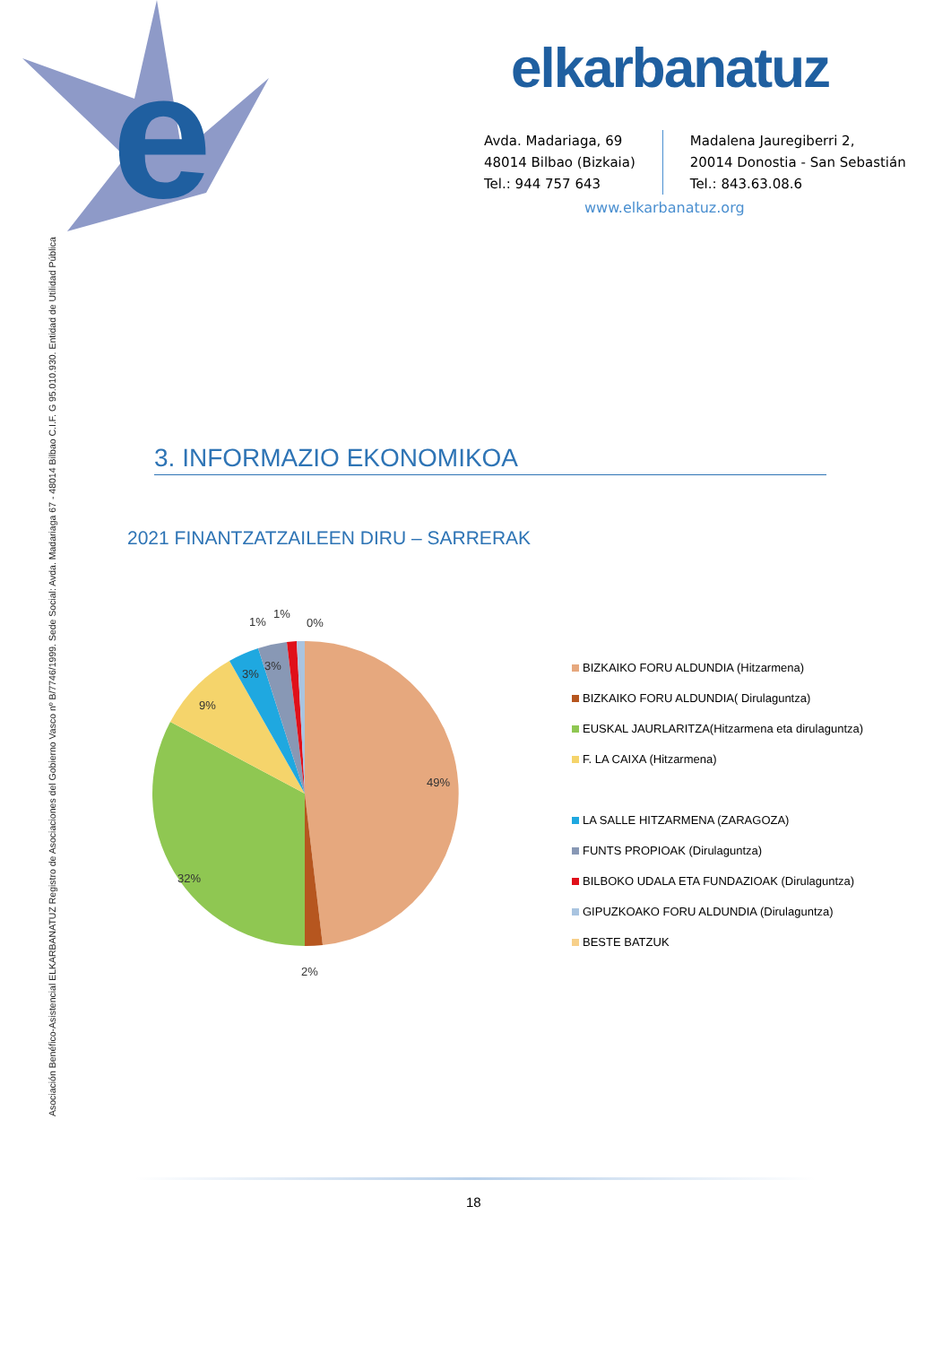e
elkarbanatuz
Avda. Madariaga, 69
48014 Bilbao (Bizkaia)
Tel.: 944 757 643
Madalena Jauregiberri 2,
20014 Donostia - San Sebastián
Tel.: 843.63.08.6
www.elkarbanatuz.org
Asociación Benéfico-Asistencial ELKARBANATUZ Registro de Asociaciones del Gobierno Vasco nº B/7746/1999. Sede Social: Avda. Madariaga 67 - 48014 Bilbao C.I.F. G 95.010.930. Entidad de Utilidad Pública
3. INFORMAZIO EKONOMIKOA
2021 FINANTZATZAILEEN DIRU – SARRERAK
1%
1%
0%
3%
3%
9%
49%
32%
2%
BIZKAIKO FORU ALDUNDIA (Hitzarmena)
BIZKAIKO FORU ALDUNDIA( Dirulaguntza)
EUSKAL JAURLARITZA(Hitzarmena eta dirulaguntza)
F. LA CAIXA (Hitzarmena)
LA SALLE HITZARMENA (ZARAGOZA)
FUNTS PROPIOAK (Dirulaguntza)
BILBOKO UDALA ETA FUNDAZIOAK (Dirulaguntza)
GIPUZKOAKO FORU ALDUNDIA (Dirulaguntza)
BESTE BATZUK
18